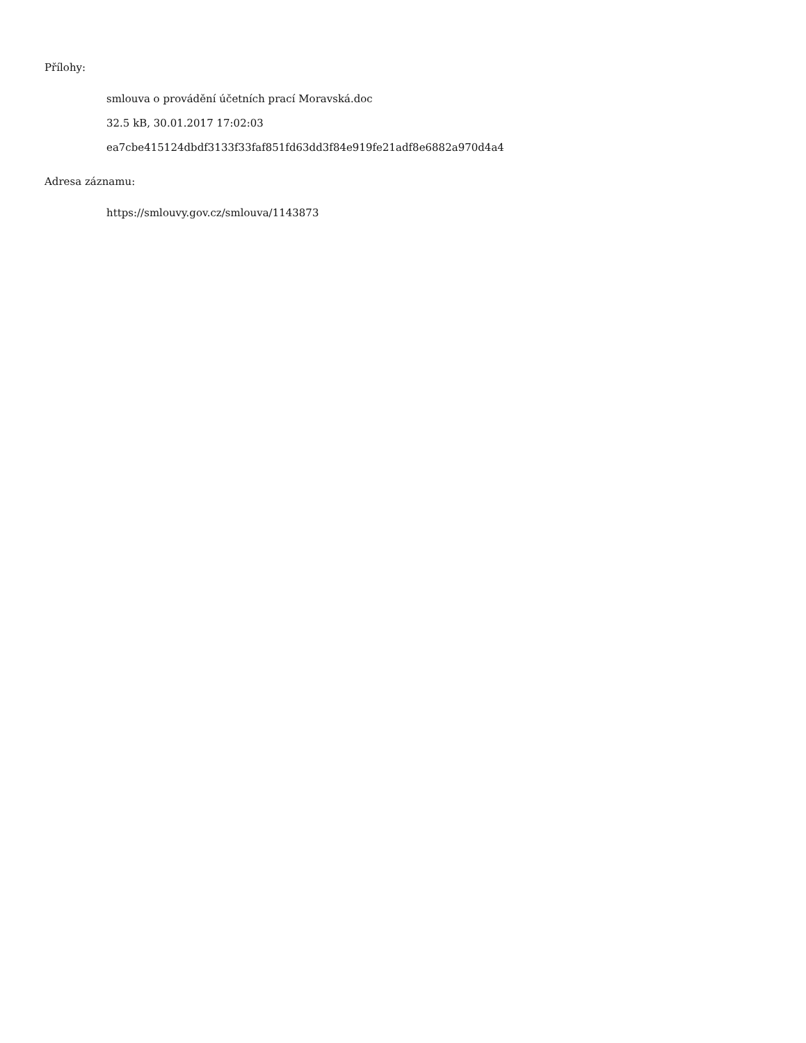Přílohy:
smlouva o provádění účetních prací Moravská.doc
32.5 kB, 30.01.2017 17:02:03
ea7cbe415124dbdf3133f33faf851fd63dd3f84e919fe21adf8e6882a970d4a4
Adresa záznamu:
https://smlouvy.gov.cz/smlouva/1143873